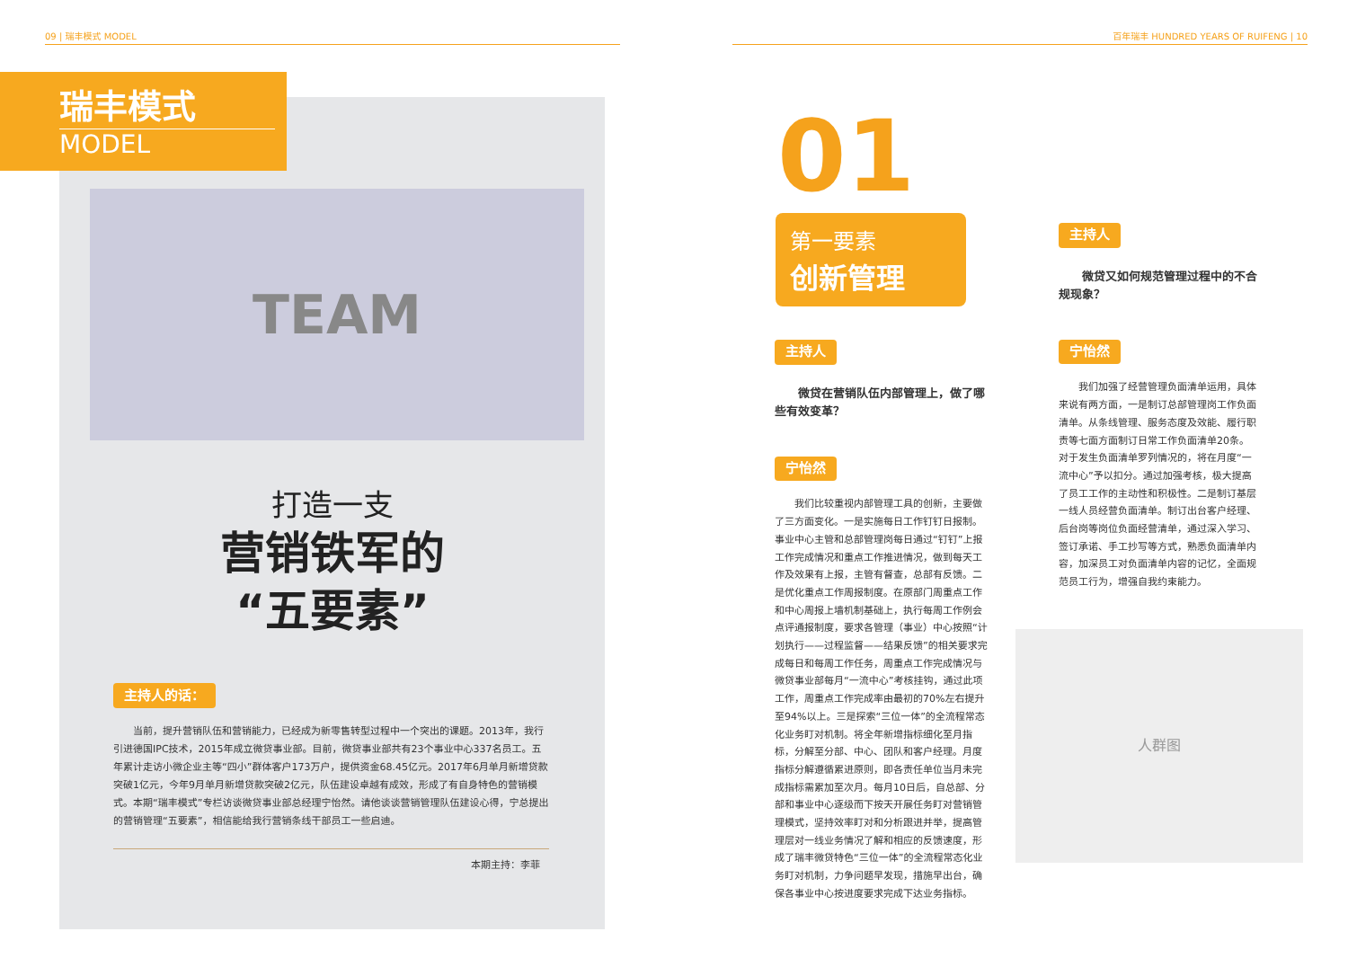09 | 瑞丰模式 MODEL
瑞丰模式
MODEL
TEAM
打造一支
营销铁军的
“五要素”
主持人的话：
当前，提升营销队伍和营销能力，已经成为新零售转型过程中一个突出的课题。2013年，我行引进德国IPC技术，2015年成立微贷事业部。目前，微贷事业部共有23个事业中心337名员工。五年累计走访小微企业主等“四小”群体客户173万户，提供资金68.45亿元。2017年6月单月新增贷款突破1亿元，今年9月单月新增贷款突破2亿元，队伍建设卓越有成效，形成了有自身特色的营销模式。本期“瑞丰模式”专栏访谈微贷事业部总经理宁怡然。请他谈谈营销管理队伍建设心得，宁总提出的营销管理“五要素”，相信能给我行营销条线干部员工一些启迪。
本期主持：李菲
百年瑞丰 HUNDRED YEARS OF RUIFENG | 10
01
第一要素
创新管理
主持人
微贷在营销队伍内部管理上，做了哪些有效变革？
宁怡然
我们比较重视内部管理工具的创新，主要做了三方面变化。一是实施每日工作钉钉日报制。事业中心主管和总部管理岗每日通过“钉钉”上报工作完成情况和重点工作推进情况，做到每天工作及效果有上报，主管有督查，总部有反馈。二是优化重点工作周报制度。在原部门周重点工作和中心周报上墙机制基础上，执行每周工作例会点评通报制度，要求各管理（事业）中心按照“计划执行——过程监督——结果反馈”的相关要求完成每日和每周工作任务，周重点工作完成情况与微贷事业部每月“一流中心”考核挂钩，通过此项工作，周重点工作完成率由最初的70%左右提升至94%以上。三是探索“三位一体”的全流程常态化业务盯对机制。将全年新增指标细化至月指标，分解至分部、中心、团队和客户经理。月度指标分解遵循累进原则，即各责任单位当月未完成指标需累加至次月。每月10日后，自总部、分部和事业中心逐级而下按天开展任务盯对营销管理模式，坚持效率盯对和分析跟进并举，提高管理层对一线业务情况了解和相应的反馈速度，形成了瑞丰微贷特色“三位一体”的全流程常态化业务盯对机制，力争问题早发现，措施早出台，确保各事业中心按进度要求完成下达业务指标。
主持人
微贷又如何规范管理过程中的不合规现象？
宁怡然
我们加强了经营管理负面清单运用，具体来说有两方面，一是制订总部管理岗工作负面清单。从条线管理、服务态度及效能、履行职责等七面方面制订日常工作负面清单20条。对于发生负面清单罗列情况的，将在月度“一流中心”予以扣分。通过加强考核，极大提高了员工工作的主动性和积极性。二是制订基层一线人员经营负面清单。制订出台客户经理、后台岗等岗位负面经营清单，通过深入学习、签订承诺、手工抄写等方式，熟悉负面清单内容，加深员工对负面清单内容的记忆，全面规范员工行为，增强自我约束能力。
人群图